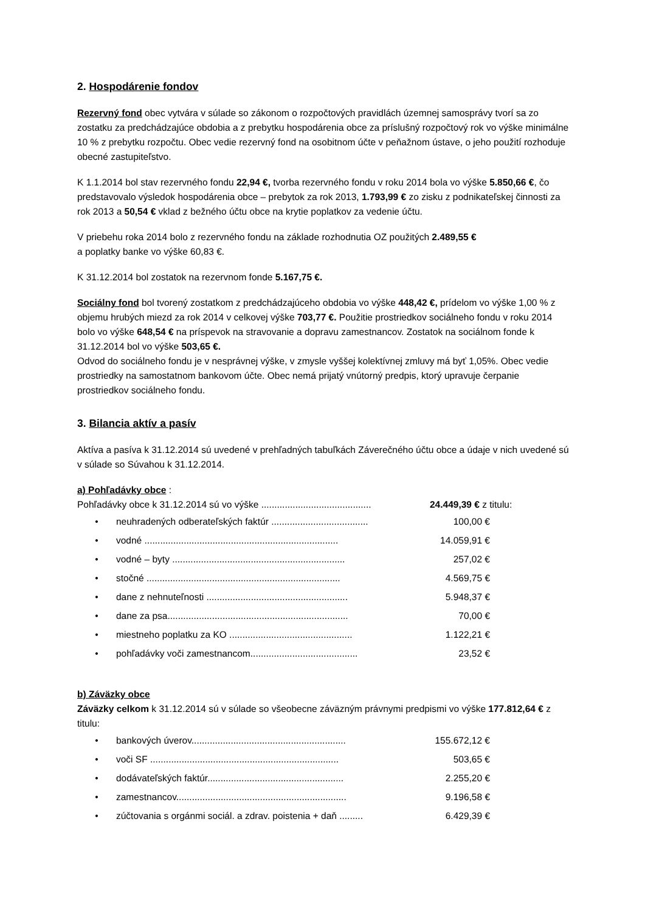2. Hospodárenie fondov
Rezervný fond obec vytvára v súlade so zákonom o rozpočtových pravidlách územnej samosprávy tvorí sa zo zostatku za predchádzajúce obdobia a z prebytku hospodárenia obce za príslušný rozpočtový rok vo výške minimálne 10 % z prebytku rozpočtu. Obec vedie rezervný fond na osobitnom účte v peňažnom ústave, o jeho použití rozhoduje obecné zastupiteľstvo.
K 1.1.2014 bol stav rezervného fondu 22,94 €, tvorba rezervného fondu v roku 2014 bola vo výške 5.850,66 €, čo predstavovalo výsledok hospodárenia obce – prebytok za rok 2013, 1.793,99 € zo zisku z podnikateľskej činnosti za rok 2013 a 50,54 € vklad z bežného účtu obce na krytie poplatkov za vedenie účtu.
V priebehu roka 2014 bolo z rezervného fondu na základe rozhodnutia OZ použitých 2.489,55 €
a poplatky banke vo výške 60,83 €.
K 31.12.2014 bol zostatok na rezervnom fonde 5.167,75 €.
Sociálny fond bol tvorený zostatkom z predchádzajúceho obdobia vo výške 448,42 €, prídelom vo výške 1,00 % z objemu hrubých miezd za rok 2014 v celkovej výške 703,77 €. Použitie prostriedkov sociálneho fondu v roku 2014 bolo vo výške 648,54 € na príspevok na stravovanie a dopravu zamestnancov. Zostatok na sociálnom fonde k 31.12.2014 bol vo výške 503,65 €.
Odvod do sociálneho fondu je v nesprávnej výške, v zmysle vyššej kolektívnej zmluvy má byť 1,05%. Obec vedie prostriedky na samostatnom bankovom účte. Obec nemá prijatý vnútorný predpis, ktorý upravuje čerpanie prostriedkov sociálneho fondu.
3. Bilancia aktív a pasív
Aktíva a pasíva k 31.12.2014 sú uvedené v prehľadných tabuľkách Záverečného účtu obce a údaje v nich uvedené sú v súlade so Súvahou k 31.12.2014.
a) Pohľadávky obce :
Pohľadávky obce k 31.12.2014 sú vo výške .......................................... 24.449,39 € z titulu:
• neuhradených odberateľských faktúr ..................................... 100,00 €
• vodné .......................................................................... 14.059,91 €
• vodné – byty .................................................................. 257,02 €
• stočné .......................................................................... 4.569,75 €
• dane z nehnuteľnosti ...................................................... 5.948,37 €
• dane za psa..................................................................... 70,00 €
• miestneho poplatku za KO ............................................... 1.122,21 €
• pohľadávky voči zamestnancom......................................... 23,52 €
b) Záväzky obce
Záväzky celkom k 31.12.2014 sú v súlade so všeobecne záväzným právnymi predpismi vo výške 177.812,64 € z titulu:
• bankových úverov........................................................... 155.672,12 €
• voči SF ........................................................................ 503,65 €
• dodávateľských faktúr.................................................... 2.255,20 €
• zamestnancov................................................................. 9.196,58 €
• zúčtovania s orgánmi sociál. a zdrav. poistenia + daň ......... 6.429,39 €